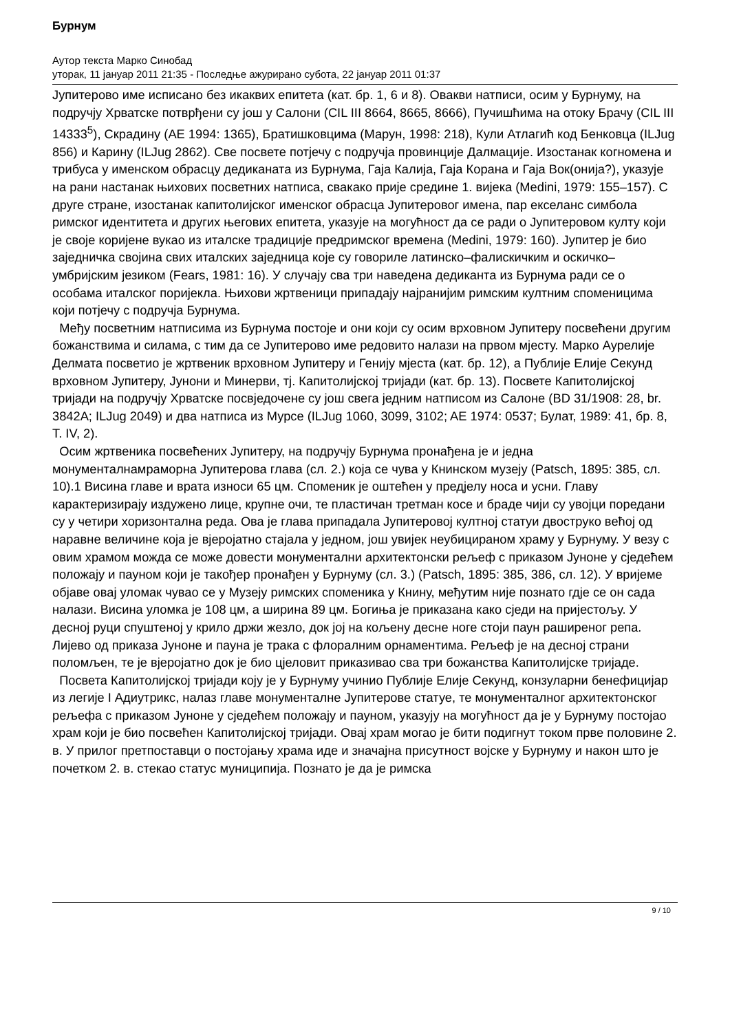Бурнум
Аутор текста Марко Синобад
уторак, 11 јануар 2011 21:35 - Последње ажурирано субота, 22 јануар 2011 01:37
Јупитерово име исписано без икаквих епитета (кат. бр. 1, 6 и 8). Овакви натписи, осим у Бурнуму, на подручју Хрватске потврђени су још у Салони (CIL III 8664, 8665, 8666), Пучишћима на отоку Брачу (CIL III 14333<sup>5</sup>), Скрадину (AE 1994: 1365), Братишковцима (Марун, 1998: 218), Кули Атлагић код Бенковца (ILJug 856) и Карину (ILJug 2862). Све посвете потјечу с подручја провинције Далмације. Изостанак когномена и трибуса у именском обрасцу дедиканата из Бурнума, Гаја Калија, Гаја Корана и Гаја Вок(онија?), указује на рани настанак њихових посветних натписа, свакако прије средине 1. вијека (Medini, 1979: 155–157). С друге стране, изостанак капитолијског именског обрасца Јупитеровог имена, пар екселанс симбола римског идентитета и других његових епитета, указује на могућност да се ради о Јупитеровом култу који је своје коријене вукао из италске традиције предримског времена (Medini, 1979: 160). Јупитер је био заједничка својина свих италских заједница које су говориле латинско–фалискичким и оскичко–умбријским језиком (Fears, 1981: 16). У случају сва три наведена дедиканта из Бурнума ради се о особама италског поријекла. Њихови жртвеници припадају најранијим римским култним споменицима који потјечу с подручја Бурнума.
Међу посветним натписима из Бурнума постоје и они који су осим врховном Јупитеру посвећени другим божанствима и силама, с тим да се Јупитерово име редовито налази на првом мјесту. Марко Аурелије Делмата посветио је жртвеник врховном Јупитеру и Генију мјеста (кат. бр. 12), а Публије Елије Секунд врховном Јупитеру, Јунони и Минерви, тј. Капитолијској тријади (кат. бр. 13). Посвете Капитолијској тријади на подручју Хрватске посвједочене су још свега једним натписом из Салоне (BD 31/1908: 28, br. 3842A; ILJug 2049) и два натписа из Мурсе (ILJug 1060, 3099, 3102; AE 1974: 0537; Булат, 1989: 41, бр. 8, Т. IV, 2).
Осим жртвеника посвећених Јупитеру, на подручју Бурнума пронађена је и једна мoнументалнамраморна Јупитерова глава (сл. 2.) која се чува у Книнском музеју (Patsch, 1895: 385, сл. 10).1 Висина главе и врата износи 65 цм. Споменик је оштећен у предјелу носа и усни. Главу карактеризирају издужено лице, крупне очи, те пластичан третман косе и браде чији су увојци поредани су у четири хоризонтална реда. Ова је глава припадала Јупитеровој култној статуи двоструко већој од наравне величине која је вјеројатно стајала у једном, још увијек неубицираном храму у Бурнуму. У везу с овим храмом можда се може довести монументални архитектонски рељеф с приказом Јуноне у сједећем положају и пауном који је такођер пронађен у Бурнуму (сл. 3.) (Patsch, 1895: 385, 386, сл. 12). У вријеме објаве овај уломак чувао се у Музеју римских споменика у Книну, међутим није познато гдје се он сада налази. Висина уломка је 108 цм, а ширина 89 цм. Богиња је приказана како сједи на пријестољу. У десној руци спуштеној у крило држи жезло, док јој на кољену десне ноге стоји паун раширеног репа. Лијево од приказа Јуноне и пауна је трака с флоралним орнаментима. Рељеф је на десној страни поломљен, те је вјеројатно док је био цјеловит приказивао сва три божанства Капитолијске тријаде.
Посвета Капитолијској тријади коју је у Бурнуму учинио Публије Елије Секунд, конзуларни бенефицијар из легије I Адиутрикс, налаз главе монументалне Јупитерове статуе, те монументалног архитектонског рељефа с приказом Јуноне у сједећем положају и пауном, указују на могућност да је у Бурнуму постојао храм који је био посвећен Капитолијској тријади. Овај храм могао је бити подигнут током прве половине 2. в. У прилог претпоставци о постојању храма иде и значајна присутност војске у Бурнуму и након што је почетком 2. в. стекао статус муниципија. Познато је да је римска
9 / 10